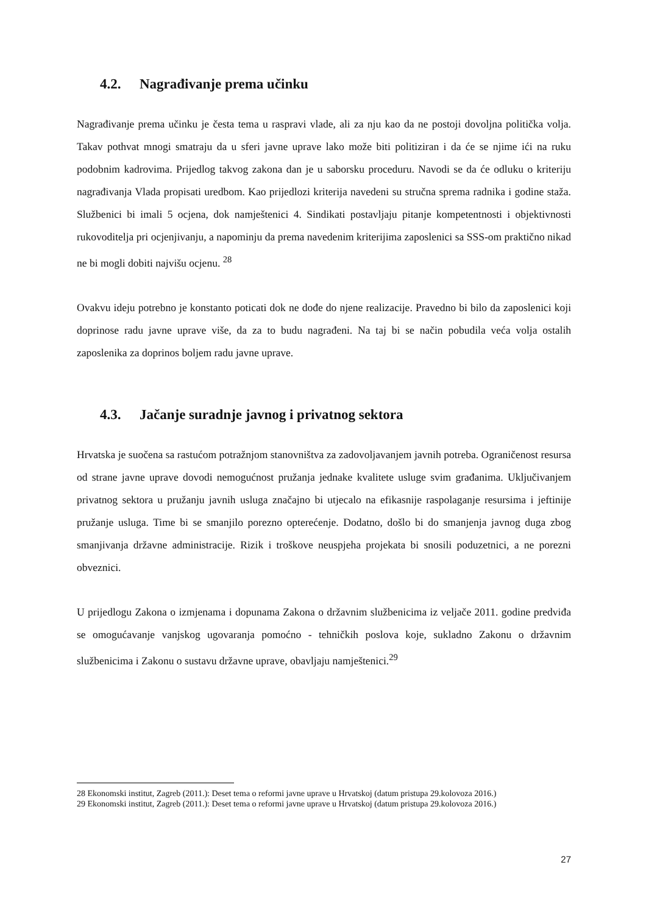4.2. Nagrađivanje prema učinku
Nagrađivanje prema učinku je česta tema u raspravi vlade, ali za nju kao da ne postoji dovoljna politička volja. Takav pothvat mnogi smatraju da u sferi javne uprave lako može biti politiziran i da će se njime ići na ruku podobnim kadrovima. Prijedlog takvog zakona dan je u saborsku proceduru. Navodi se da će odluku o kriteriju nagrađivanja Vlada propisati uredbom. Kao prijedlozi kriterija navedeni su stručna sprema radnika i godine staža. Službenici bi imali 5 ocjena, dok namještenici 4. Sindikati postavljaju pitanje kompetentnosti i objektivnosti rukovoditelja pri ocjenjivanju, a napominju da prema navedenim kriterijima zaposlenici sa SSS-om praktično nikad ne bi mogli dobiti najvišu ocjenu. <sup>28</sup>
Ovakvu ideju potrebno je konstanto poticati dok ne dođe do njene realizacije. Pravedno bi bilo da zaposlenici koji doprinose radu javne uprave više, da za to budu nagrađeni. Na taj bi se način pobudila veća volja ostalih zaposlenika za doprinos boljem radu javne uprave.
4.3. Jačanje suradnje javnog i privatnog sektora
Hrvatska je suočena sa rastućom potražnjom stanovništva za zadovoljavanjem javnih potreba. Ograničenost resursa od strane javne uprave dovodi nemogućnost pružanja jednake kvalitete usluge svim građanima. Uključivanjem privatnog sektora u pružanju javnih usluga značajno bi utjecalo na efikasnije raspolaganje resursima i jeftinije pružanje usluga. Time bi se smanjilo porezno opterećenje. Dodatno, došlo bi do smanjenja javnog duga zbog smanjivanja državne administracije. Rizik i troškove neuspjeha projekata bi snosili poduzetnici, a ne porezni obveznici.
U prijedlogu Zakona o izmjenama i dopunama Zakona o državnim službenicima iz veljače 2011. godine predviđa se omogućavanje vanjskog ugovaranja pomoćno - tehničkih poslova koje, sukladno Zakonu o državnim službenicima i Zakonu o sustavu državne uprave, obavljaju namještenici.<sup>29</sup>
28 Ekonomski institut, Zagreb (2011.): Deset tema o reformi javne uprave u Hrvatskoj (datum pristupa 29.kolovoza 2016.)
29 Ekonomski institut, Zagreb (2011.): Deset tema o reformi javne uprave u Hrvatskoj (datum pristupa 29.kolovoza 2016.)
27